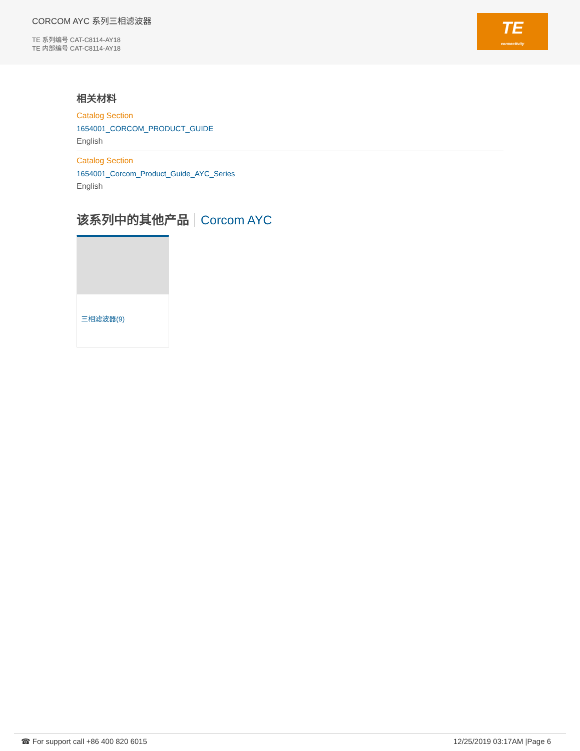CORCOM AYC 系列三相滤波器
TE 系列编号 CAT-C8114-AY18
TE 内部编号 CAT-C8114-AY18
TE
connectivity
相关材料
Catalog Section
1654001_CORCOM_PRODUCT_GUIDE
English
Catalog Section
1654001_Corcom_Product_Guide_AYC_Series
English
该系列中的其他产品 Corcom AYC
三相滤波器(9)
☎ For support call +86 400 820 6015 12/25/2019 03:17AM |Page 6